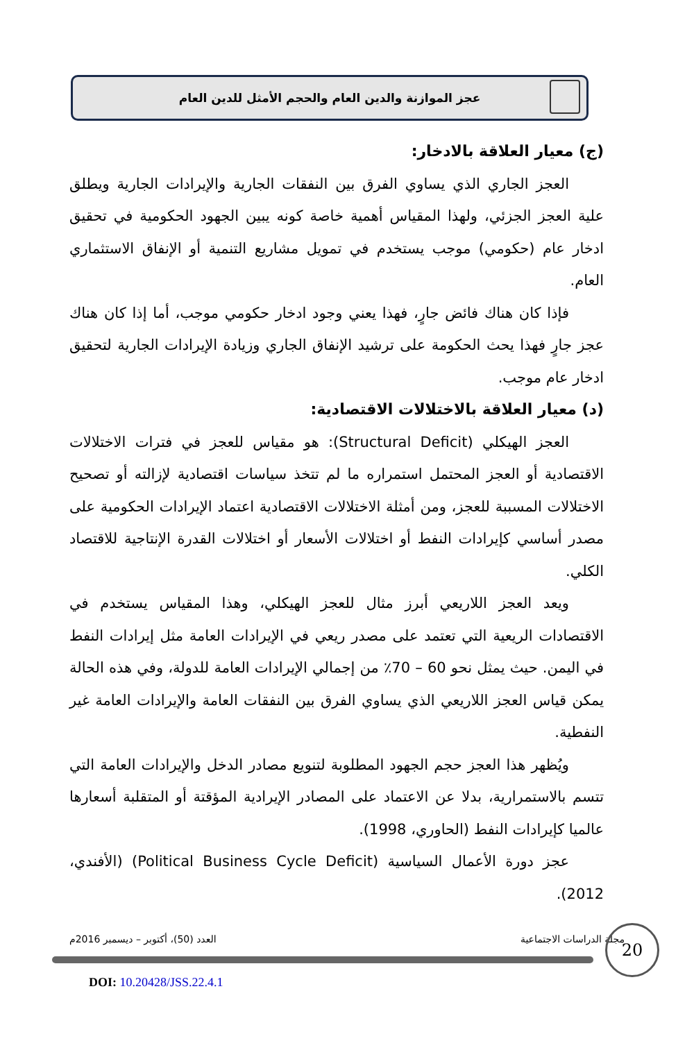عجز الموازنة والدين العام والحجم الأمثل للدين العام
(ج) معيار العلاقة بالادخار:
العجز الجاري الذي يساوي الفرق بين النفقات الجارية والإيرادات الجارية ويطلق علية العجز الجزئي، ولهذا المقياس أهمية خاصة كونه يبين الجهود الحكومية في تحقيق ادخار عام (حكومي) موجب يستخدم في تمويل مشاريع التنمية أو الإنفاق الاستثماري العام.
فإذا كان هناك فائض جارٍ، فهذا يعني وجود ادخار حكومي موجب، أما إذا كان هناك عجز جارٍ فهذا يحث الحكومة على ترشيد الإنفاق الجاري وزيادة الإيرادات الجارية لتحقيق ادخار عام موجب.
(د) معيار العلاقة بالاختلالات الاقتصادية:
العجز الهيكلي (Structural Deficit): هو مقياس للعجز في فترات الاختلالات الاقتصادية أو العجز المحتمل استمراره ما لم تتخذ سياسات اقتصادية لإزالته أو تصحيح الاختلالات المسببة للعجز، ومن أمثلة الاختلالات الاقتصادية اعتماد الإيرادات الحكومية على مصدر أساسي كإيرادات النفط أو اختلالات الأسعار أو اختلالات القدرة الإنتاجية للاقتصاد الكلي.
ويعد العجز اللاريعي أبرز مثال للعجز الهيكلي، وهذا المقياس يستخدم في الاقتصادات الريعية التي تعتمد على مصدر ريعي في الإيرادات العامة مثل إيرادات النفط في اليمن. حيث يمثل نحو 60 – 70٪ من إجمالي الإيرادات العامة للدولة، وفي هذه الحالة يمكن قياس العجز اللاريعي الذي يساوي الفرق بين النفقات العامة والإيرادات العامة غير النفطية.
ويُظهر هذا العجز حجم الجهود المطلوبة لتنويع مصادر الدخل والإيرادات العامة التي تتسم بالاستمرارية، بدلا عن الاعتماد على المصادر الإيرادية المؤقتة أو المتقلبة أسعارها عالميا كإيرادات النفط (الحاوري، 1998).
عجز دورة الأعمال السياسية (Political Business Cycle Deficit) (الأفندي، 2012).
مجلة الدراسات الاجتماعية العدد (50)، أكتوبر – ديسمبر 2016م 20
DOI: 10.20428/JSS.22.4.1